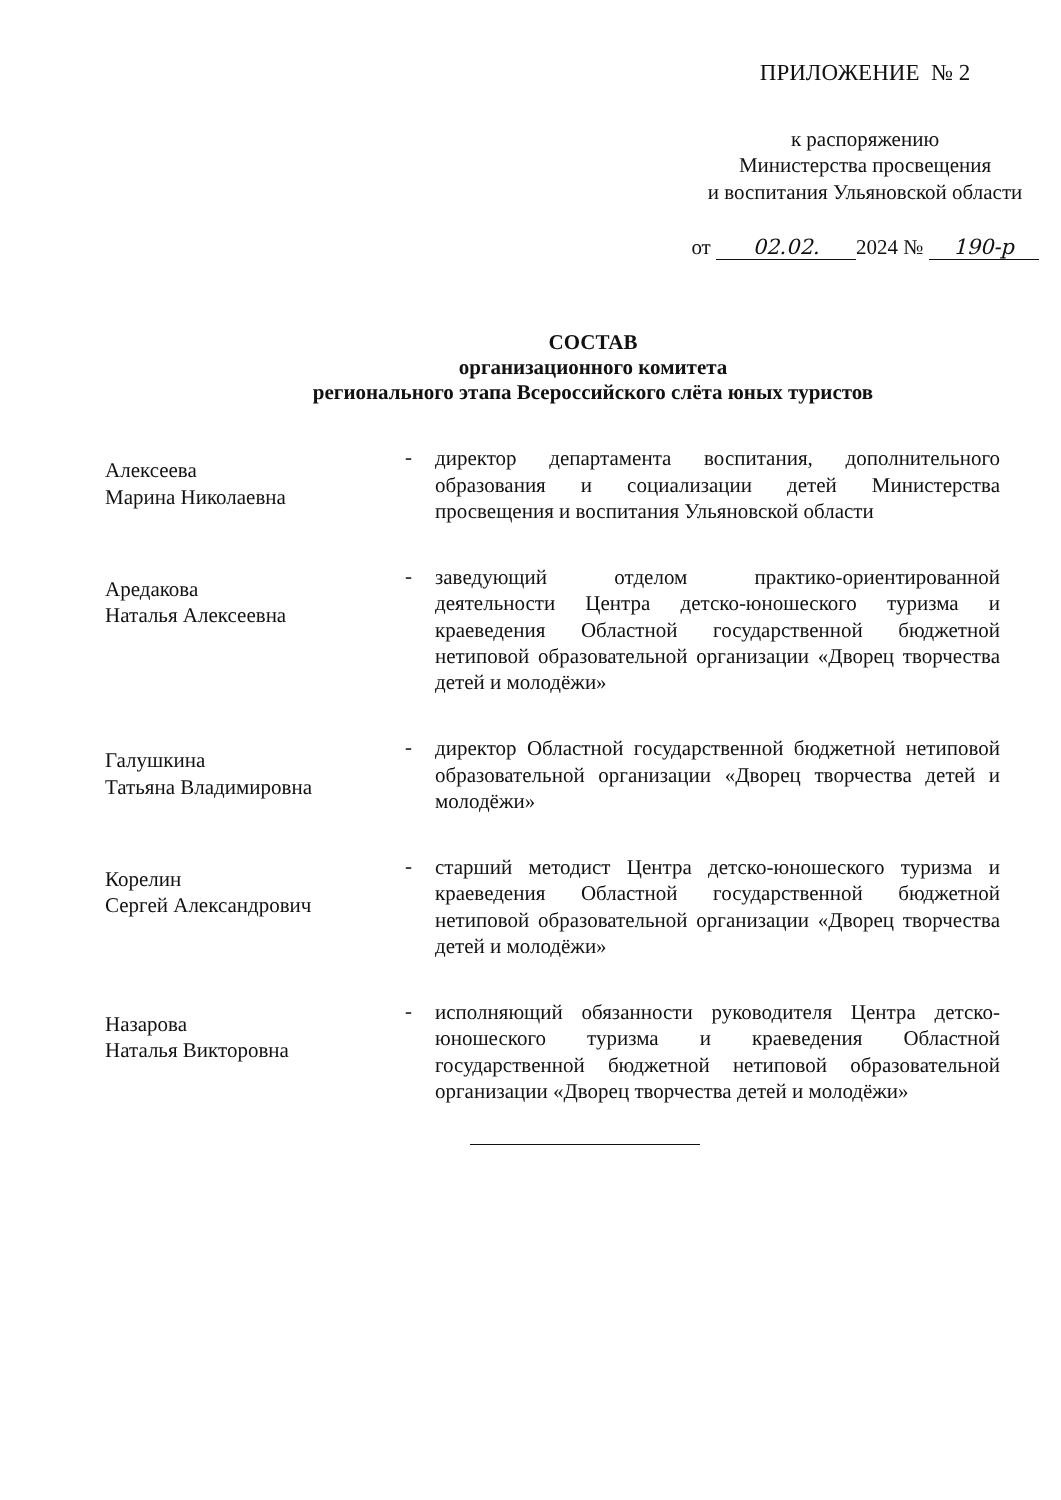ПРИЛОЖЕНИЕ № 2
к распоряжению
Министерства просвещения
и воспитания Ульяновской области
от 02.02. 2024 № 190-р
СОСТАВ
организационного комитета
регионального этапа Всероссийского слёта юных туристов
Алексеева
Марина Николаевна
-
директор департамента воспитания, дополнительного образования и социализации детей Министерства просвещения и воспитания Ульяновской области
Аредакова
Наталья Алексеевна
-
заведующий отделом практико-ориентированной деятельности Центра детско-юношеского туризма и краеведения Областной государственной бюджетной нетиповой образовательной организации «Дворец творчества детей и молодёжи»
Галушкина
Татьяна Владимировна
-
директор Областной государственной бюджетной нетиповой образовательной организации «Дворец творчества детей и молодёжи»
Корелин
Сергей Александрович
-
старший методист Центра детско-юношеского туризма и краеведения Областной государственной бюджетной нетиповой образовательной организации «Дворец творчества детей и молодёжи»
Назарова
Наталья Викторовна
-
исполняющий обязанности руководителя Центра детско-юношеского туризма и краеведения Областной государственной бюджетной нетиповой образовательной организации «Дворец творчества детей и молодёжи»